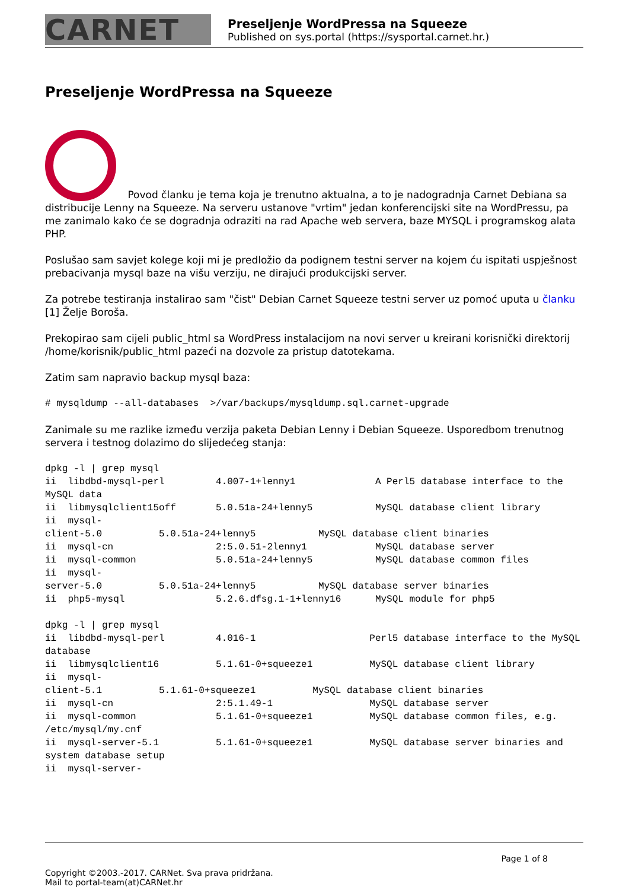CARNET
Preseljenje WordPressa na Squeeze
Published on sys.portal (https://sysportal.carnet.hr.)
Preseljenje WordPressa na Squeeze
Povod članku je tema koja je trenutno aktualna, a to je nadogradnja Carnet Debiana sa distribucije Lenny na Squeeze. Na serveru ustanove "vrtim" jedan konferencijski site na WordPressu, pa me zanimalo kako će se dogradnja odraziti na rad Apache web servera, baze MYSQL i programskog alata PHP.
Poslušao sam savjet kolege koji mi je predložio da podignem testni server na kojem ću ispitati uspješnost prebacivanja mysql baze na višu verziju, ne dirajući produkcijski server.
Za potrebe testiranja instalirao sam "čist" Debian Carnet Squeeze testni server uz pomoć uputa u članku [1] Želje Boroša.
Prekopirao sam cijeli public_html sa WordPress instalacijom na novi server u kreirani korisnički direktorij /home/korisnik/public_html pazeći na dozvole za pristup datotekama.
Zatim sam napravio backup mysql baza:
# mysqldump --all-databases  >/var/backups/mysqldump.sql.carnet-upgrade
Zanimale su me razlike između verzija paketa Debian Lenny i Debian Squeeze. Usporedbom trenutnog servera i testnog dolazimo do slijedećeg stanja:
dpkg -l | grep mysql
ii  libdbd-mysql-perl         4.007-1+lenny1              A Perl5 database interface to the MySQL data
ii  libmysqlclient15off       5.0.51a-24+lenny5           MySQL database client library
ii  mysql-
client-5.0          5.0.51a-24+lenny5           MySQL database client binaries
ii  mysql-cn                  2:5.0.51-2lenny1            MySQL database server
ii  mysql-common              5.0.51a-24+lenny5           MySQL database common files
ii  mysql-
server-5.0          5.0.51a-24+lenny5           MySQL database server binaries
ii  php5-mysql                5.2.6.dfsg.1-1+lenny16      MySQL module for php5

dpkg -l | grep mysql
ii  libdbd-mysql-perl         4.016-1                    Perl5 database interface to the MySQL database
ii  libmysqlclient16          5.1.61-0+squeeze1          MySQL database client library
ii  mysql-
client-5.1          5.1.61-0+squeeze1          MySQL database client binaries
ii  mysql-cn                  2:5.1.49-1                 MySQL database server
ii  mysql-common              5.1.61-0+squeeze1          MySQL database common files, e.g. /etc/mysql/my.cnf
ii  mysql-server-5.1          5.1.61-0+squeeze1          MySQL database server binaries and system database setup
ii  mysql-server-
Page 1 of 8
Copyright ©2003.-2017. CARNet. Sva prava pridržana.
Mail to portal-team(at)CARNet.hr